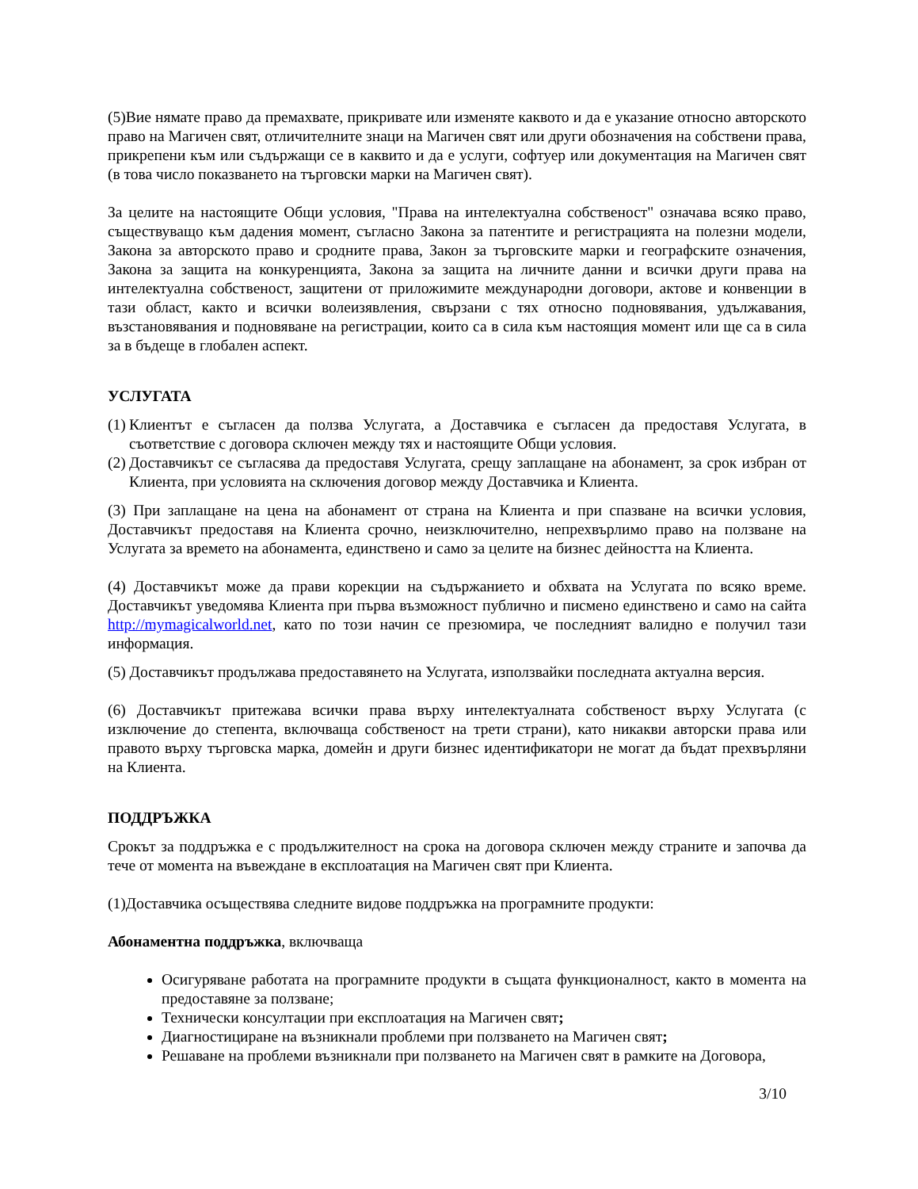(5)Вие нямате право да премахвате, прикривате или изменяте каквото и да е указание относно авторското право на Магичен свят, отличителните знаци на Магичен свят или други обозначения на собствени права, прикрепени към или съдържащи се в каквито и да е услуги, софтуер или документация на Магичен свят (в това число показването на търговски марки на Магичен свят).
За целите на настоящите Общи условия, "Права на интелектуална собственост" означава всяко право, съществуващо към дадения момент, съгласно Закона за патентите и регистрацията на полезни модели, Закона за авторското право и сродните права, Закон за търговските марки и географските означения, Закона за защита на конкуренцията, Закона за защита на личните данни и всички други права на интелектуална собственост, защитени от приложимите международни договори, актове и конвенции в тази област, както и всички волеизявления, свързани с тях относно подновявания, удължавания, възстановявания и подновяване на регистрации, които са в сила към настоящия момент или ще са в сила за в бъдеще в глобален аспект.
УСЛУГАТА
(1) Клиентът е съгласен да ползва Услугата, а Доставчика е съгласен да предоставя Услугата, в съответствие с договора сключен между тях и настоящите Общи условия.
(2) Доставчикът се съгласява да предоставя Услугата, срещу заплащане на абонамент, за срок избран от Клиента, при условията на сключения договор между Доставчика и Клиента.
(3) При заплащане на цена на абонамент от страна на Клиента и при спазване на всички условия, Доставчикът предоставя на Клиента срочно, неизключително, непрехвърлимо право на ползване на Услугата за времето на абонамента, единствено и само за целите на бизнес дейността на Клиента.
(4) Доставчикът може да прави корекции на съдържанието и обхвата на Услугата по всяко време. Доставчикът уведомява Клиента при първа възможност публично и писмено единствено и само на сайта http://mymagicalworld.net, като по този начин се презюмира, че последният валидно е получил тази информация.
(5) Доставчикът продължава предоставянето на Услугата, използвайки последната актуална версия.
(6) Доставчикът притежава всички права върху интелектуалната собственост върху Услугата (с изключение до степента, включваща собственост на трети страни), като никакви авторски права или правото върху търговска марка, домейн и други бизнес идентификатори не могат да бъдат прехвърляни на Клиента.
ПОДДРЪЖКА
Срокът за поддръжка е с продължителност на срока на договора сключен между страните и започва да тече от момента на въвеждане в експлоатация на Магичен свят при Клиента.
(1)Доставчика осъществява следните видове поддръжка на програмните продукти:
Абонаментна поддръжка, включваща
Осигуряване работата на програмните продукти в същата функционалност, както в момента на предоставяне за ползване;
Технически консултации при експлоатация на Магичен свят;
Диагностициране на възникнали проблеми при ползването на Магичен свят;
Решаване на проблеми възникнали при ползването на Магичен свят в рамките на Договора,
3/10